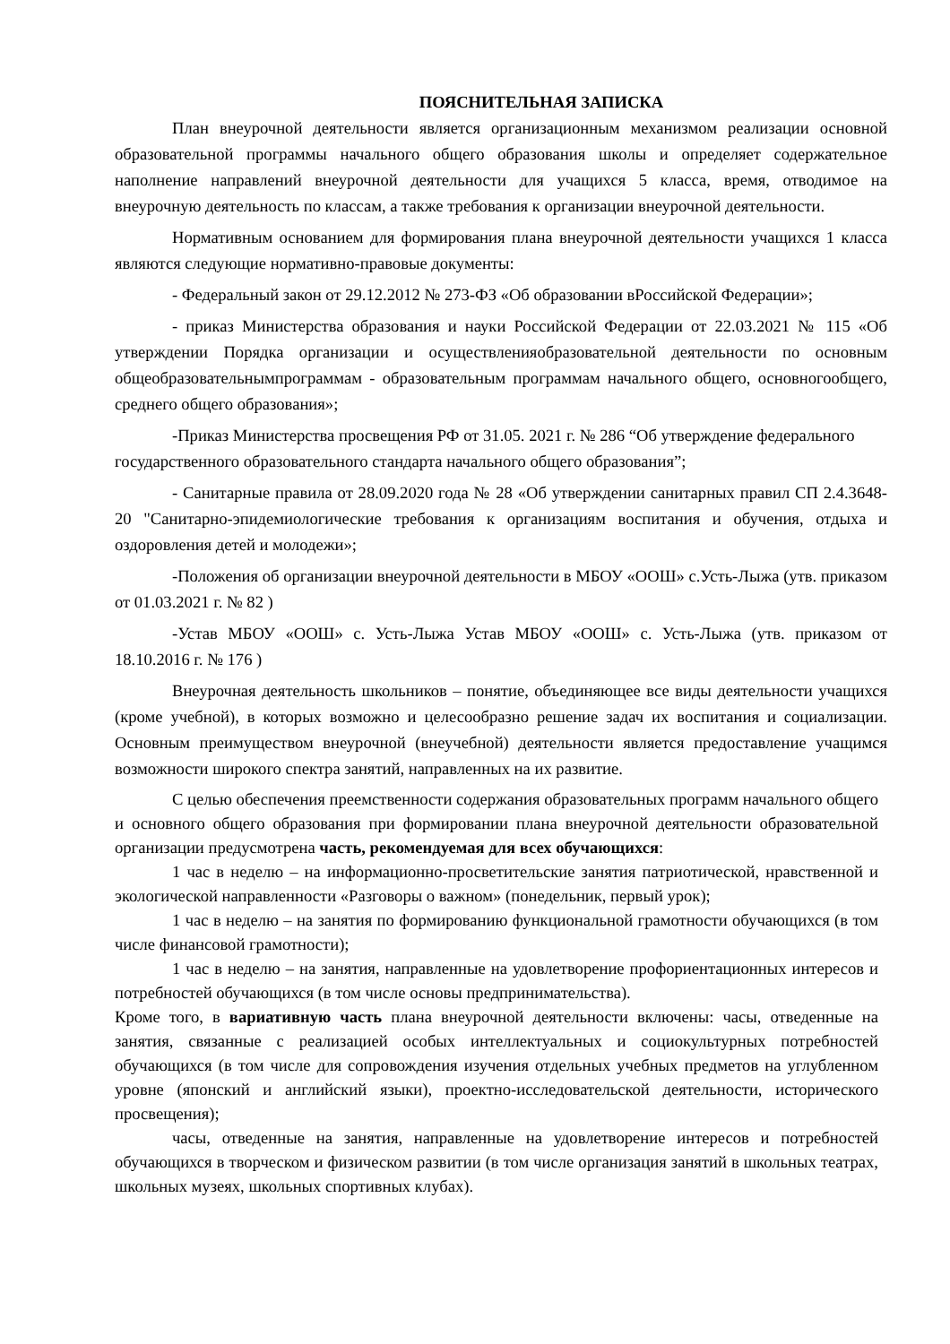ПОЯСНИТЕЛЬНАЯ ЗАПИСКА
План внеурочной деятельности является организационным механизмом реализации основной образовательной программы начального общего образования школы и определяет содержательное наполнение направлений внеурочной деятельности для учащихся 5 класса, время, отводимое на внеурочную деятельность по классам, а также требования к организации внеурочной деятельности.
Нормативным основанием для формирования плана внеурочной деятельности учащихся 1 класса являются следующие нормативно-правовые документы:
- Федеральный закон от 29.12.2012 № 273-ФЗ «Об образовании вРоссийской Федерации»;
- приказ Министерства образования и науки Российской Федерации от 22.03.2021 № 115 «Об утверждении Порядка организации и осуществленияобразовательной деятельности по основным общеобразовательнымпрограммам - образовательным программам начального общего, основногообщего, среднего общего образования»;
-Приказ Министерства просвещения РФ от 31.05. 2021 г. № 286 “Об утверждение федерального государственного образовательного стандарта начального общего образования”;
- Санитарные правила от 28.09.2020 года № 28 «Об утверждении санитарных правил СП 2.4.3648-20 "Санитарно-эпидемиологические требования к организациям воспитания и обучения, отдыха и оздоровления детей и молодежи»;
-Положения об организации внеурочной деятельности в МБОУ «ООШ» с.Усть-Лыжа (утв. приказом от 01.03.2021 г. № 82 )
-Устав МБОУ «ООШ» с. Усть-Лыжа Устав МБОУ «ООШ» с. Усть-Лыжа (утв. приказом от 18.10.2016 г. № 176 )
Внеурочная деятельность школьников – понятие, объединяющее все виды деятельности учащихся (кроме учебной), в которых возможно и целесообразно решение задач их воспитания и социализации. Основным преимуществом внеурочной (внеучебной) деятельности является предоставление учащимся возможности широкого спектра занятий, направленных на их развитие.
С целью обеспечения преемственности содержания образовательных программ начального общего и основного общего образования при формировании плана внеурочной деятельности образовательной организации предусмотрена часть, рекомендуемая для всех обучающихся:
1 час в неделю – на информационно-просветительские занятия патриотической, нравственной и экологической направленности «Разговоры о важном» (понедельник, первый урок);
1 час в неделю – на занятия по формированию функциональной грамотности обучающихся (в том числе финансовой грамотности);
1 час в неделю – на занятия, направленные на удовлетворение профориентационных интересов и потребностей обучающихся (в том числе основы предпринимательства).
Кроме того, в вариативную часть плана внеурочной деятельности включены: часы, отведенные на занятия, связанные с реализацией особых интеллектуальных и социокультурных потребностей обучающихся (в том числе для сопровождения изучения отдельных учебных предметов на углубленном уровне (японский и английский языки), проектно-исследовательской деятельности, исторического просвещения);
часы, отведенные на занятия, направленные на удовлетворение интересов и потребностей обучающихся в творческом и физическом развитии (в том числе организация занятий в школьных театрах, школьных музеях, школьных спортивных клубах).